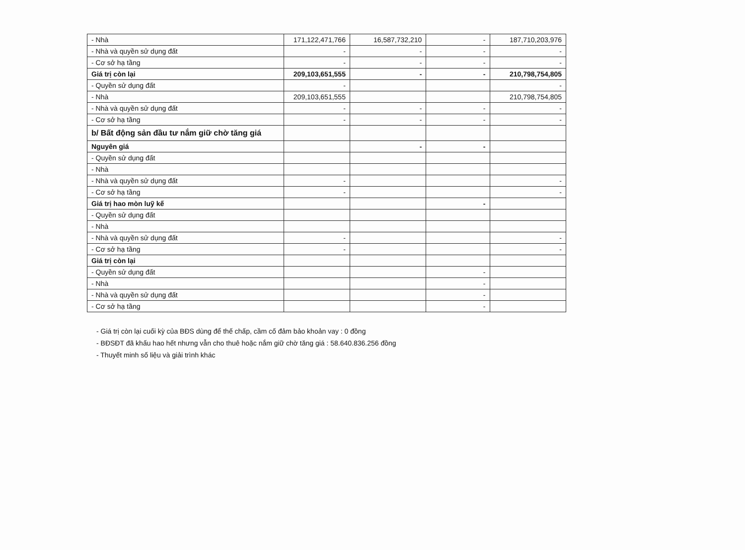| - Nhà | 171,122,471,766 | 16,587,732,210 | - | 187,710,203,976 |
| - Nhà và quyền sử dụng đất | - | - | - | - |
| - Cơ sở hạ tầng | - | - | - | - |
| Giá trị còn lại | 209,103,651,555 | - | - | 210,798,754,805 |
| - Quyền sử dụng đất | - | | | - |
| - Nhà | 209,103,651,555 | | | 210,798,754,805 |
| - Nhà và quyền sử dụng đất | - | - | - | - |
| - Cơ sở hạ tầng | - | - | - | - |
| b/ Bất động sản đầu tư nắm giữ chờ tăng giá | | | | |
| Nguyên giá | | - | - | |
| - Quyền sử dụng đất | | | | |
| - Nhà | | | | |
| - Nhà và quyền sử dụng đất | - | | | - |
| - Cơ sở hạ tầng | - | | | - |
| Giá trị hao mòn luỹ kế | | | - | |
| - Quyền sử dụng đất | | | | |
| - Nhà | | | | |
| - Nhà và quyền sử dụng đất | - | | | - |
| - Cơ sở hạ tầng | - | | | - |
| Giá trị còn lại | | | | |
| - Quyền sử dụng đất | | | - | |
| - Nhà | | | - | |
| - Nhà và quyền sử dụng đất | | | - | |
| - Cơ sở hạ tầng | | | - | |
- Giá trị còn lại cuối kỳ của BĐS dùng để thế chấp, cầm cố đảm bảo khoản vay : 0 đồng
- BĐSĐT đã khấu hao hết nhưng vẫn cho thuê hoặc nắm giữ chờ tăng giá : 58.640.836.256 đồng
- Thuyết minh số liệu và giải trình khác